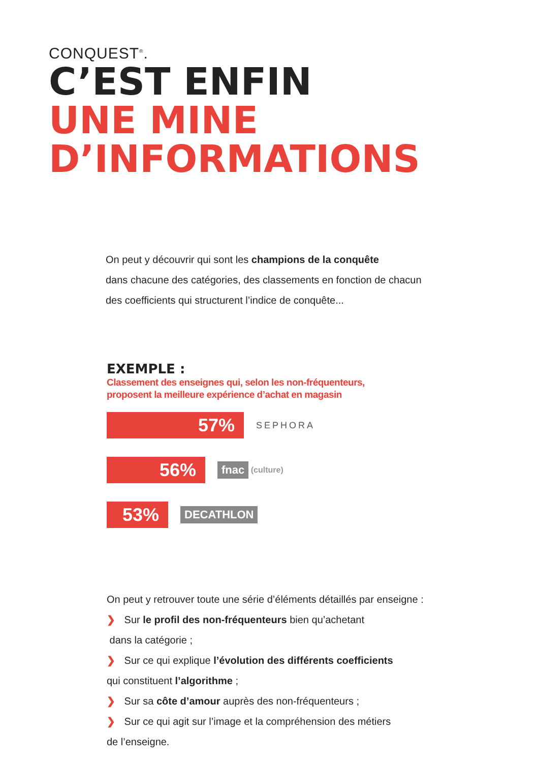CONQUEST<sup>®</sup>.
C’EST ENFIN
UNE MINE
D’INFORMATIONS
On peut y découvrir qui sont les champions de la conquête
dans chacune des catégories, des classements en fonction de chacun
des coefficients qui structurent l’indice de conquête...
EXEMPLE :
Classement des enseignes qui, selon les non-fréquenteurs,
proposent la meilleure expérience d’achat en magasin
57%
SEPHORA
56%
fnac (culture)
53%
DECATHLON
On peut y retrouver toute une série d’éléments détaillés par enseigne :
❯ Sur le profil des non-fréquenteurs bien qu’achetant
dans la catégorie ;
❯ Sur ce qui explique l’évolution des différents coefficients
qui constituent l’algorithme ;
❯ Sur sa côte d’amour auprès des non-fréquenteurs ;
❯ Sur ce qui agit sur l’image et la compréhension des métiers
de l’enseigne.